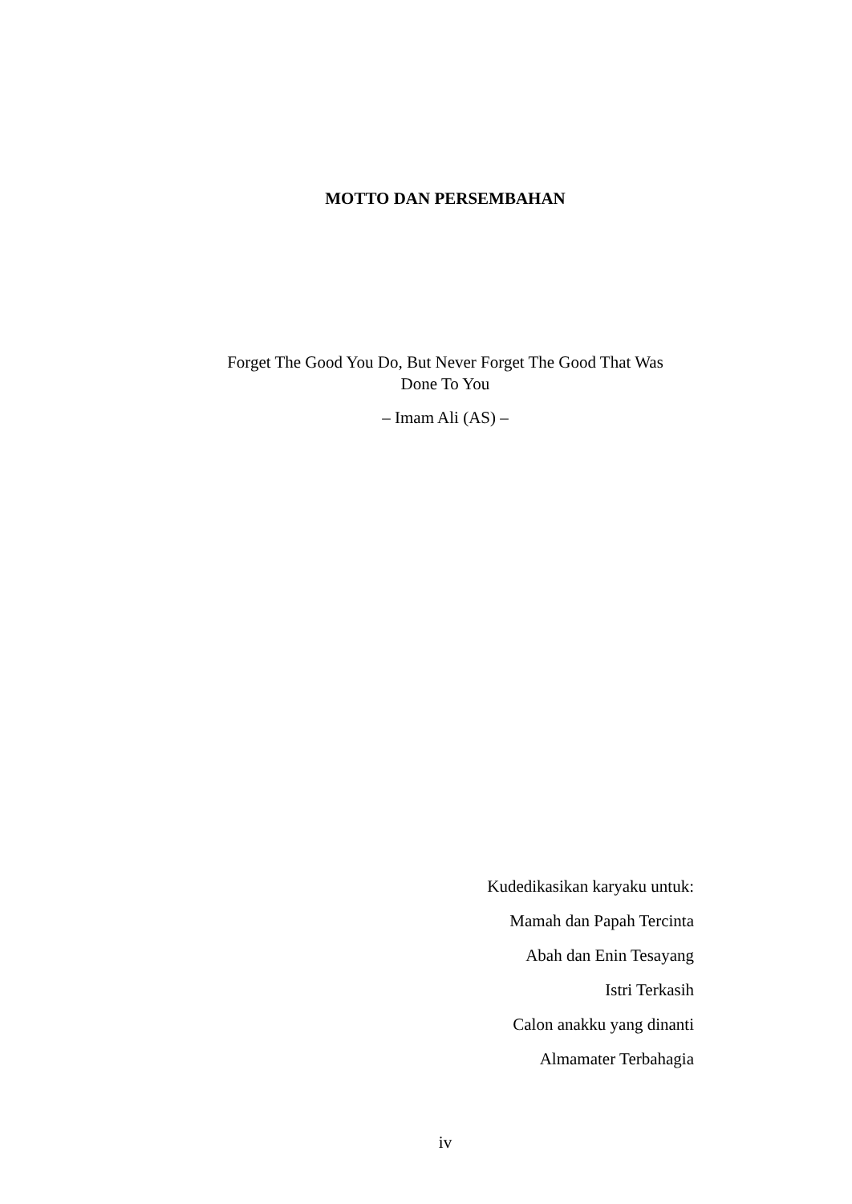MOTTO DAN PERSEMBAHAN
Forget The Good You Do, But Never Forget The Good That Was
Done To You
– Imam Ali (AS) –
Kudedikasikan karyaku untuk:
Mamah dan Papah Tercinta
Abah dan Enin Tesayang
Istri Terkasih
Calon anakku yang dinanti
Almamater Terbahagia
iv